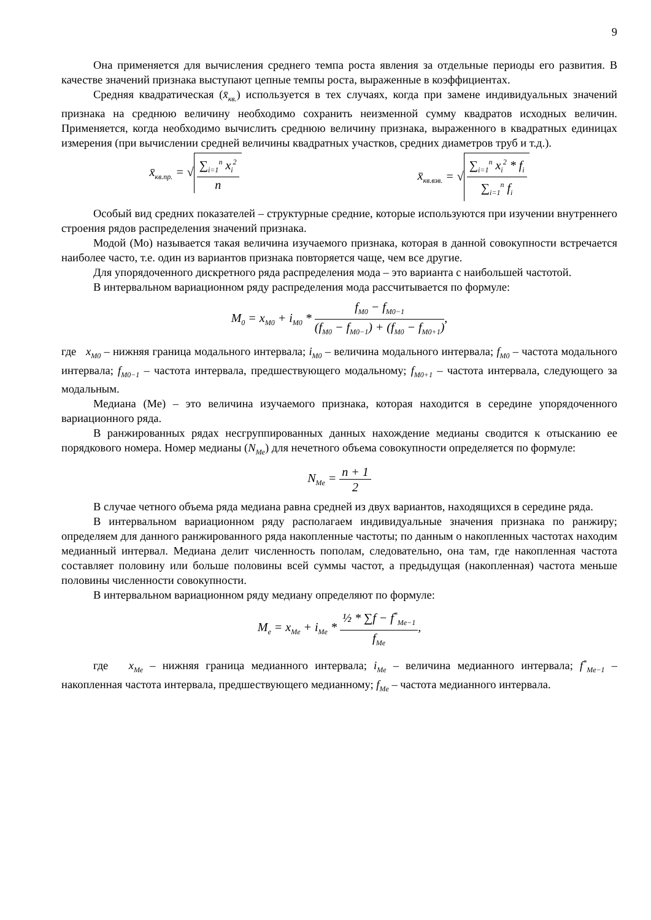9
Она применяется для вычисления среднего темпа роста явления за отдельные периоды его развития. В качестве значений признака выступают цепные темпы роста, выраженные в коэффициентах.
Средняя квадратическая (x̄<sub>кв.</sub>) используется в тех случаях, когда при замене индивидуальных значений признака на среднюю величину необходимо сохранить неизменной сумму квадратов исходных величин. Применяется, когда необходимо вычислить среднюю величину признака, выраженного в квадратных единицах измерения (при вычислении средней величины квадратных участков, средних диаметров труб и т.д.).
x̄<sub>кв.пр.</sub> = √ ∑<sub>i=1</sub><sup>n</sup> x<sub>i</sub><sup>2</sup> n x̄<sub>кв.взв.</sub> = √ ∑<sub>i=1</sub><sup>n</sup> x<sub>i</sub><sup>2</sup> * f<sub>i</sub> ∑<sub>i=1</sub><sup>n</sup> f<sub>i</sub>
Особый вид средних показателей – структурные средние, которые используются при изучении внутреннего строения рядов распределения значений признака.
Модой (Мо) называется такая величина изучаемого признака, которая в данной совокупности встречается наиболее часто, т.е. один из вариантов признака повторяется чаще, чем все другие.
Для упорядоченного дискретного ряда распределения мода – это варианта с наибольшей частотой.
В интервальном вариационном ряду распределения мода рассчитывается по формуле:
M<sub>0</sub> = x<sub>M0</sub> + i<sub>M0</sub> * f<sub>M0</sub> − f<sub>M0−1</sub> (f<sub>M0</sub> − f<sub>M0−1</sub>) + (f<sub>M0</sub> − f<sub>M0+1</sub>),
где x<sub>M0</sub> – нижняя граница модального интервала; i<sub>M0</sub> – величина модального интервала; f<sub>M0</sub> – частота модального интервала; f<sub>M0−1</sub> – частота интервала, предшествующего модальному; f<sub>M0+1</sub> – частота интервала, следующего за модальным.
Медиана (Ме) – это величина изучаемого признака, которая находится в середине упорядоченного вариационного ряда.
В ранжированных рядах несгруппированных данных нахождение медианы сводится к отысканию ее порядкового номера. Номер медианы (N<sub>Me</sub>) для нечетного объема совокупности определяется по формуле:
N<sub>Me</sub> = n + 1 2
В случае четного объема ряда медиана равна средней из двух вариантов, находящихся в середине ряда.
В интервальном вариационном ряду располагаем индивидуальные значения признака по ранжиру; определяем для данного ранжированного ряда накопленные частоты; по данным о накопленных частотах находим медианный интервал. Медиана делит численность пополам, следовательно, она там, где накопленная частота составляет половину или больше половины всей суммы частот, а предыдущая (накопленная) частота меньше половины численности совокупности.
В интервальном вариационном ряду медиану определяют по формуле:
M<sub>e</sub> = x<sub>Me</sub> + i<sub>Me</sub> * ½ * ∑f − f<sup>*</sup><sub>Me−1</sub> f<sub>Me</sub>,
где x<sub>Me</sub> – нижняя граница медианного интервала; i<sub>Me</sub> – величина медианного интервала; f<sup>*</sup><sub>Me−1</sub> – накопленная частота интервала, предшествующего медианному; f<sub>Me</sub> – частота медианного интервала.